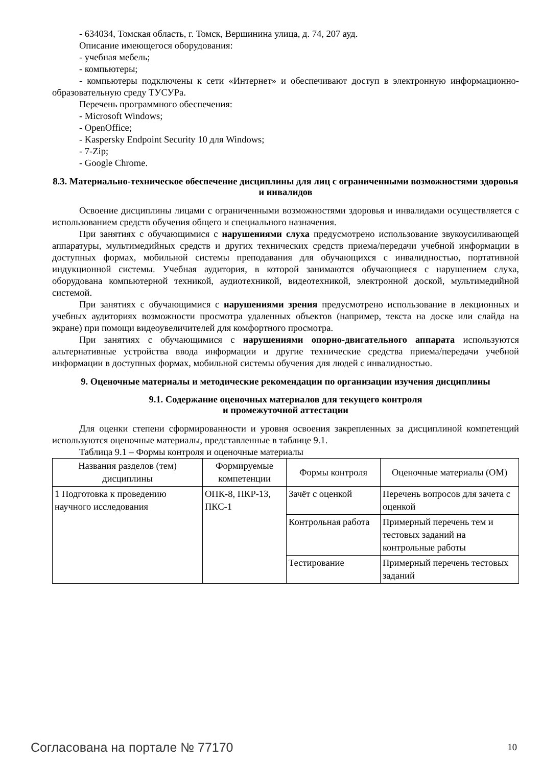- 634034, Томская область, г. Томск, Вершинина улица, д. 74, 207 ауд.
Описание имеющегося оборудования:
- учебная мебель;
- компьютеры;
- компьютеры подключены к сети «Интернет» и обеспечивают доступ в электронную информационно-образовательную среду ТУСУРа.
Перечень программного обеспечения:
- Microsoft Windows;
- OpenOffice;
- Kaspersky Endpoint Security 10 для Windows;
- 7-Zip;
- Google Chrome.
8.3. Материально-техническое обеспечение дисциплины для лиц с ограниченными возможностями здоровья и инвалидов
Освоение дисциплины лицами с ограниченными возможностями здоровья и инвалидами осуществляется с использованием средств обучения общего и специального назначения.
При занятиях с обучающимися с нарушениями слуха предусмотрено использование звукоусиливающей аппаратуры, мультимедийных средств и других технических средств приема/передачи учебной информации в доступных формах, мобильной системы преподавания для обучающихся с инвалидностью, портативной индукционной системы. Учебная аудитория, в которой занимаются обучающиеся с нарушением слуха, оборудована компьютерной техникой, аудиотехникой, видеотехникой, электронной доской, мультимедийной системой.
При занятиях с обучающимися с нарушениями зрения предусмотрено использование в лекционных и учебных аудиториях возможности просмотра удаленных объектов (например, текста на доске или слайда на экране) при помощи видеоувеличителей для комфортного просмотра.
При занятиях с обучающимися с нарушениями опорно-двигательного аппарата используются альтернативные устройства ввода информации и другие технические средства приема/передачи учебной информации в доступных формах, мобильной системы обучения для людей с инвалидностью.
9. Оценочные материалы и методические рекомендации по организации изучения дисциплины
9.1. Содержание оценочных материалов для текущего контроля
и промежуточной аттестации
Для оценки степени сформированности и уровня освоения закрепленных за дисциплиной компетенций используются оценочные материалы, представленные в таблице 9.1.
Таблица 9.1 – Формы контроля и оценочные материалы
| Названия разделов (тем) дисциплины | Формируемые компетенции | Формы контроля | Оценочные материалы (ОМ) |
| --- | --- | --- | --- |
| 1 Подготовка к проведению научного исследования | ОПК-8, ПКР-13, ПКС-1 | Зачёт с оценкой | Перечень вопросов для зачета с оценкой |
| | | Контрольная работа | Примерный перечень тем и тестовых заданий на контрольные работы |
| | | Тестирование | Примерный перечень тестовых заданий |
Согласована на портале № 77170 10